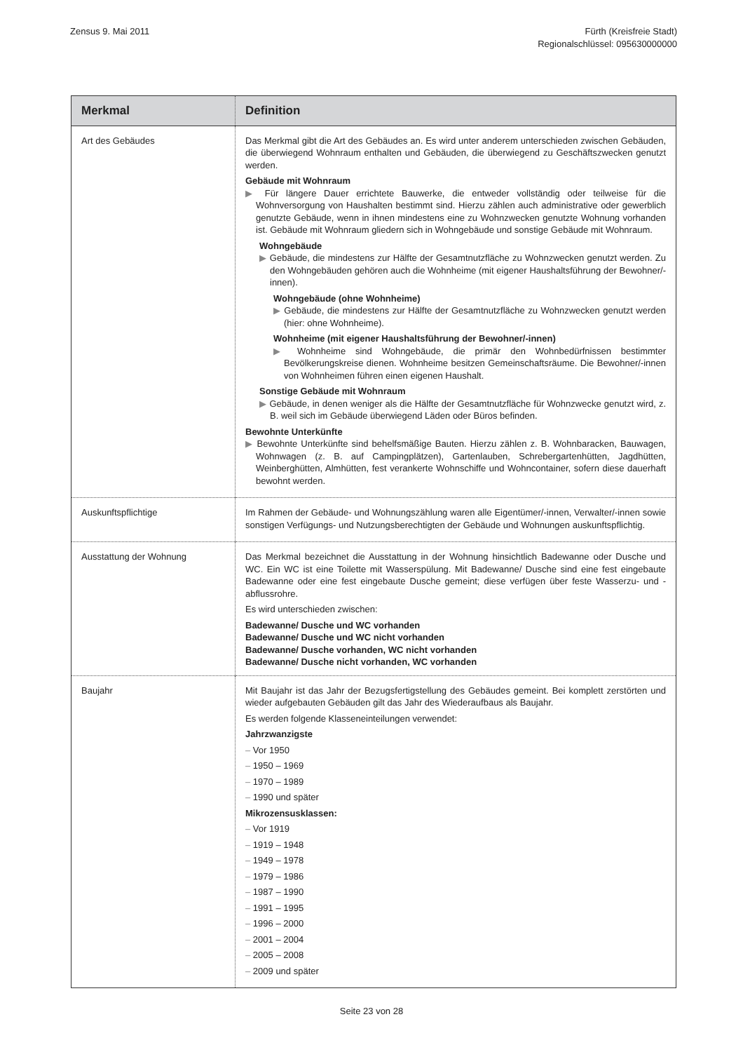Zensus 9. Mai 2011 Fürth (Kreisfreie Stadt)
Regionalschlüssel: 095630000000
| Merkmal | Definition |
| --- | --- |
| Art des Gebäudes | Das Merkmal gibt die Art des Gebäudes an. Es wird unter anderem unterschieden zwischen Gebäuden, die überwiegend Wohnraum enthalten und Gebäuden, die überwiegend zu Geschäftszwecken genutzt werden. Gebäude mit Wohnraum ▶ Für längere Dauer errichtete Bauwerke, die entweder vollständig oder teilweise für die Wohnversorgung von Haushalten bestimmt sind. Hierzu zählen auch administrative oder gewerblich genutzte Gebäude, wenn in ihnen mindestens eine zu Wohnzwecken genutzte Wohnung vorhanden ist. Gebäude mit Wohnraum gliedern sich in Wohngebäude und sonstige Gebäude mit Wohnraum. Wohngebäude ▶ Gebäude, die mindestens zur Hälfte der Gesamtnutzfläche zu Wohnzwecken genutzt werden. Zu den Wohngebäuden gehören auch die Wohnheime (mit eigener Haushaltsführung der Bewohner/-innen). Wohngebäude (ohne Wohnheime) ▶ Gebäude, die mindestens zur Hälfte der Gesamtnutzfläche zu Wohnzwecken genutzt werden (hier: ohne Wohnheime). Wohnheime (mit eigener Haushaltsführung der Bewohner/-innen) ▶ Wohnheime sind Wohngebäude, die primär den Wohnbedürfnissen bestimmter Bevölkerungskreise dienen. Wohnheime besitzen Gemeinschaftsräume. Die Bewohner/-innen von Wohnheimen führen einen eigenen Haushalt. Sonstige Gebäude mit Wohnraum ▶ Gebäude, in denen weniger als die Hälfte der Gesamtnutzfläche für Wohnzwecke genutzt wird, z. B. weil sich im Gebäude überwiegend Läden oder Büros befinden. Bewohnte Unterkünfte ▶ Bewohnte Unterkünfte sind behelfsmäßige Bauten. Hierzu zählen z. B. Wohnbaracken, Bauwagen, Wohnwagen (z. B. auf Campingplätzen), Gartenlauben, Schrebergartenhütten, Jagdhütten, Weinberghütten, Almhütten, fest verankerte Wohnschiffe und Wohncontainer, sofern diese dauerhaft bewohnt werden. |
| Auskunftspflichtige | Im Rahmen der Gebäude- und Wohnungszählung waren alle Eigentümer/-innen, Verwalter/-innen sowie sonstigen Verfügungs- und Nutzungsberechtigten der Gebäude und Wohnungen auskunftspflichtig. |
| Ausstattung der Wohnung | Das Merkmal bezeichnet die Ausstattung in der Wohnung hinsichtlich Badewanne oder Dusche und WC. Ein WC ist eine Toilette mit Wasserspülung. Mit Badewanne/ Dusche sind eine fest eingebaute Badewanne oder eine fest eingebaute Dusche gemeint; diese verfügen über feste Wasserzu- und -abflussrohre. Es wird unterschieden zwischen: Badewanne/ Dusche und WC vorhanden Badewanne/ Dusche und WC nicht vorhanden Badewanne/ Dusche vorhanden, WC nicht vorhanden Badewanne/ Dusche nicht vorhanden, WC vorhanden |
| Baujahr | Mit Baujahr ist das Jahr der Bezugsfertigstellung des Gebäudes gemeint. Bei komplett zerstörten und wieder aufgebauten Gebäuden gilt das Jahr des Wiederaufbaus als Baujahr. Es werden folgende Klasseneinteilungen verwendet: Jahrzwanzigste – Vor 1950 – 1950 – 1969 – 1970 – 1989 – 1990 und später Mikrozensusklassen: – Vor 1919 – 1919 – 1948 – 1949 – 1978 – 1979 – 1986 – 1987 – 1990 – 1991 – 1995 – 1996 – 2000 – 2001 – 2004 – 2005 – 2008 – 2009 und später |
Seite 23 von 28